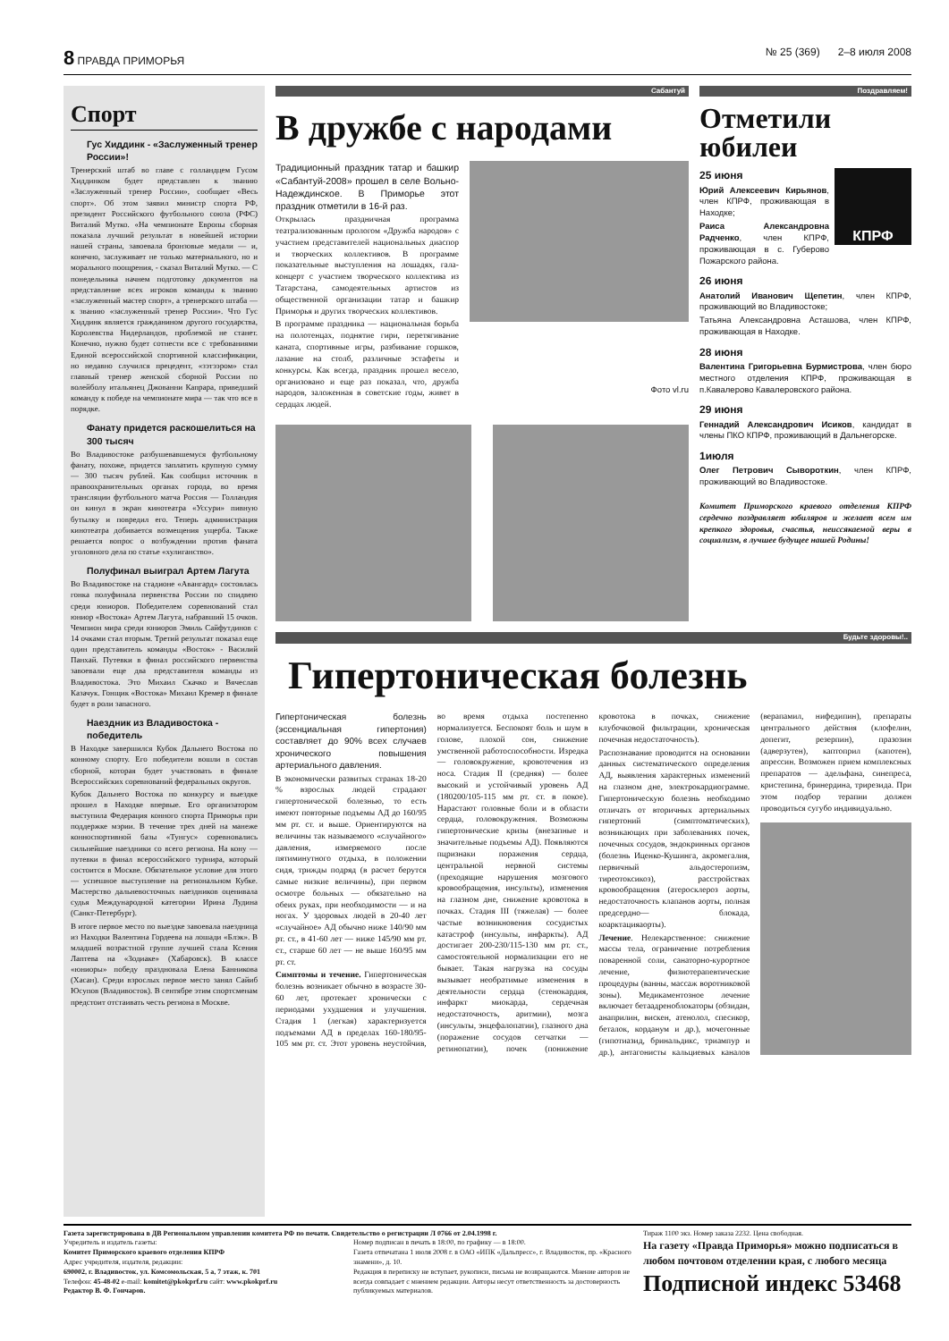8 ПРАВДА ПРИМОРЬЯ № 25 (369) 2–8 июля 2008
Спорт
Гус Хиддинк - «Заслуженный тренер России»!
Тренерский штаб во главе с голландцем Гусом Хиддинком будет представлен к званию «Заслуженный тренер России», сообщает «Весь спорт». Об этом заявил министр спорта РФ, президент Российского футбольного союза (РФС) Виталий Мутко. «На чемпионате Европы сборная показала лучший результат в новейшей истории нашей страны, завоевала бронзовые медали — и, конечно, заслуживает не только материального, но и морального поощрения, - сказал Виталий Мутко. — С понедельника начнем подготовку документов на представление всех игроков команды к званию «заслуженный мастер спорт», а тренерского штаба — к званию «заслуженный тренер России». Что Гус Хиддинк является гражданином другого государства, Королевства Нидерландов, проблемой не станет. Конечно, нужно будет сотнести все с требованиями Единой всероссийской спортивной классификации, но недавно случился прецедент, «зэтээром» стал главный тренер женской сборной России по волейболу итальянец Джованни Капрара, приведший команду к победе на чемпионате мира — так что все в порядке.
Фанату придется раскошелиться на 300 тысяч
Во Владивостоке разбушевавшемуся футбольному фанату, похоже, придется заплатить крупную сумму — 300 тысяч рублей. Как сообщил источник в правоохранительных органах города, во время трансляции футбольного матча Россия — Голландия он кинул в экран кинотеатра «Уссури» пивную бутылку и повредил его. Теперь администрация кинотеатра добивается возмещения ущерба. Также решается вопрос о возбуждении против фаната уголовного дела по статье «хулиганство».
Полуфинал выиграл Артем Лагута
Во Владивостоке на стадионе «Авангард» состоялась гонка полуфинала первенства России по спидвею среди юниоров. Победителем соревнований стал юниор «Востока» Артем Лагута, набравший 15 очков. Чемпион мира среди юниоров Эмиль Сайфутдинов с 14 очками стал вторым. Третий результат показал еще один представитель команды «Восток» - Василий Панхай. Путевки в финал российского первенства завоевали еще два представителя команды из Владивостока. Это Михаил Скачко и Вячеслав Казачук. Гонщик «Востока» Михаил Кремер в финале будет в роли запасного.
Наездник из Владивостока - победитель
В Находке завершился Кубок Дальнего Востока по конному спорту. Его победители вошли в состав сборной, которая будет участвовать в финале Всероссийских соревнований федеральных округов.
Кубок Дальнего Востока по конкурсу и выездке прошел в Находке впервые. Его организатором выступила Федерация конного спорта Приморья при поддержке мэрии. В течение трех дней на манеже конноспортивной базы «Тунгус» соревновались сильнейшие наездники со всего региона. На кону — путевки в финал всероссийского турнира, который состоится в Москве. Обязательное условие для этого — успешное выступление на региональном Кубке. Мастерство дальневосточных наездников оценивала судья Международной категории Ирина Лудина (Санкт-Петербург).
В итоге первое место по выездке завоевала наездница из Находки Валентина Гордеева на лошади «Блэк». В младшей возрастной группе лучшей стала Ксения Лаптева на «Зодиаке» (Хабаровск). В классе «юниоры» победу праздновала Елена Банникова (Хасан). Среди взрослых первое место занял Сайиб Юсупов (Владивосток). В сентябре этим спортсменам предстоит отстаивать честь региона в Москве.
Сабантуй
В дружбе с народами
Традиционный праздник татар и башкир «Сабантуй-2008» прошел в селе Вольно-Надеждинское. В Приморье этот праздник отметили в 16-й раз.
Открылась праздничная программа театрализованным прологом «Дружба народов» с участием представителей национальных диаспор и творческих коллективов. В программе показательные выступления на лошадях, гала-концерт с участием творческого коллектива из Татарстана, самодеятельных артистов из общественной организации татар и башкир Приморья и других творческих коллективов.
В программе праздника — национальная борьба на полотенцах, поднятие гири, перетягивание каната, спортивные игры, разбивание горшков, лазание на столб, различные эстафеты и конкурсы. Как всегда, праздник прошел весело, организовано и еще раз показал, что, дружба народов, заложенная в советские годы, живет в сердцах людей.
Фото vl.ru
Поздравляем!
Отметили юбилеи
КПРФ
25 июня
Юрий Алексеевич Кирьянов, член КПРФ, проживающая в Находке;
Раиса Александровна Радченко, член КПРФ, проживающая в с. Губерово Пожарского района.
26 июня
Анатолий Иванович Щепетин, член КПРФ, проживающий во Владивостоке;
Татьяна Александровна Асташова, член КПРФ, проживающая в Находке.
28 июня
Валентина Григорьевна Бурмистрова, член бюро местного отделения КПРФ, проживающая в п.Кавалерово Кавалеровского района.
29 июня
Геннадий Александрович Исиков, кандидат в члены ПКО КПРФ, проживающий в Дальнегорске.
1июля
Олег Петрович Сывороткин, член КПРФ, проживающий во Владивостоке.
Комитет Приморского краевого отделения КПРФ сердечно поздравляет юбиляров и желает всем им крепкого здоровья, счастья, неиссякаемой веры в социализм, в лучшее будущее нашей Родины!
Будьте здоровы!..
Гипертоническая болезнь
Гипертоническая болезнь (эссенциальная гипертония) составляет до 90% всех случаев хронического повышения артериального давления.
В экономически развитых странах 18-20 % взрослых людей страдают гипертонической болезнью, то есть имеют повторные подъемы АД до 160/95 мм рт. ст. и выше. Ориентируются на величины так называемого «случайного» давления, измеряемого после пятиминутного отдыха, в положении сидя, трижды подряд (в расчет берутся самые низкие величины), при первом осмотре больных — обязательно на обеих руках, при необходимости — и на ногах. У здоровых людей в 20-40 лет «случайное» АД обычно ниже 140/90 мм рт. ст., в 41-60 лет — ниже 145/90 мм рт. ст., старше 60 лет — не выше 160/95 мм рт. ст.
Симптомы и течение. Гипертоническая болезнь возникает обычно в возрасте 30-60 лет, протекает хронически с периодами ухудшения и улучшения. Стадия 1 (легкая) характеризуется подъемами АД в пределах 160-180/95-105 мм рт. ст. Этот уровень неустойчив, во время отдыха постепенно нормализуется. Беспокоят боль и шум в голове, плохой сон, снижение умственной работоспособности. Изредка — головокружение, кровотечения из носа. Стадия II (средняя) — более высокий и устойчивый уровень АД (180200/105-115 мм рт. ст. в покое). Нарастают головные боли и в области сердца, головокружения. Возможны гипертонические кризы (внезапные и значительные подъемы АД). Появляются пцризнаки поражения сердца, центральной нервной системы (преходящие нарушения мозгового кровообращения, инсульты), изменения на глазном дне, снижение кровотока в почках. Стадия III (тяжелая) — более частые возникновения сосудистых катастроф (инсульты, инфаркты). АД достигает 200-230/115-130 мм рт. ст., самостоятельной нормализации его не бывает. Такая нагрузка на сосуды вызывает необратимые изменения в деятельности сердца (стенокардия, инфаркт миокарда, сердечная недостаточность, аритмии), мозга (инсульты, энцефалопатии), глазного дна (поражение сосудов сетчатки — ретинопатии), почек (понижение кровотока в почках, снижение клубочковой фильтрации, хроническая почечная недостаточность).
Распознавание проводится на основании данных систематического определения АД, выявления характерных изменений на глазном дне, электрокардиограмме. Гипертоническую болезнь необходимо отличать от вторичных артериальных гипертоний (симптоматических), возникающих при заболеваниях почек, почечных сосудов, эндокринных органов (болезнь Иценко-Кушинга, акромегалия, первичный альдостеропизм, тиреотоксикоз), расстройствах кровообращения (атеросклероз аорты, недостаточность клапанов аорты, полная предсердно— блокада, коарктацияаорты).
Лечение. Нелекарственное: снижение массы тела, ограничение потребления поваренной соли, санаторно-курортное лечение, физиотерапевтические процедуры (ванны, массаж воротниковой зоны). Медикаментозное лечение включает бетаадреноблокаторы (обзидан, анаприлин, вискен, атенолол, спесикор, беталок, корданум и др.), мочегонные (гипотиазид, бринальдикс, триампур и др.), антагонисты кальциевых каналов (верапамил, нифедипин), препараты центрального действия (клофелин, допегит, резерпин), празозин (адверзутен), каптоприл (капотен), апрессин. Возможен прием комплексных препаратов — адельфана, синепреса, кристепина, бринердина, трирезида. При этом подбор терапии должен проводиться сугубо индивидуально.
Газета зарегистрирована в ДВ Региональном управлении комитета РФ по печати. Свидетельство о регистрации Л 0766 от 2.04.1998 г.
Учредитель и издатель газеты:
Комитет Приморского краевого отделения КПРФ
Адрес учредителя, издателя, редакции:
690002, г. Владивосток, ул. Комсомольская, 5 а, 7 этаж, к. 701
Телефон: 45-48-02 e-mail: komitet@pkokprf.ru сайт: www.pkokprf.ru
Редактор В. Ф. Гончаров.
Номер подписан в печать в 18:00, по графику — в 18:00.
Газета отпечатана 1 июля 2008 г. в ОАО «ИПК «Дальпресс», г. Владивосток, пр. «Красного знамени», д. 10.
Редакция в переписку не вступает, рукописи, письма не возвращаются. Мнение авторов не всегда совпадает с мнением редакции. Авторы несут ответственность за достоверность публикуемых материалов.
Тираж 1100 экз. Номер заказа 2232. Цена свободная.
На газету «Правда Приморья» можно подписаться в любом почтовом отделении края, с любого месяца
Подписной индекс 53468